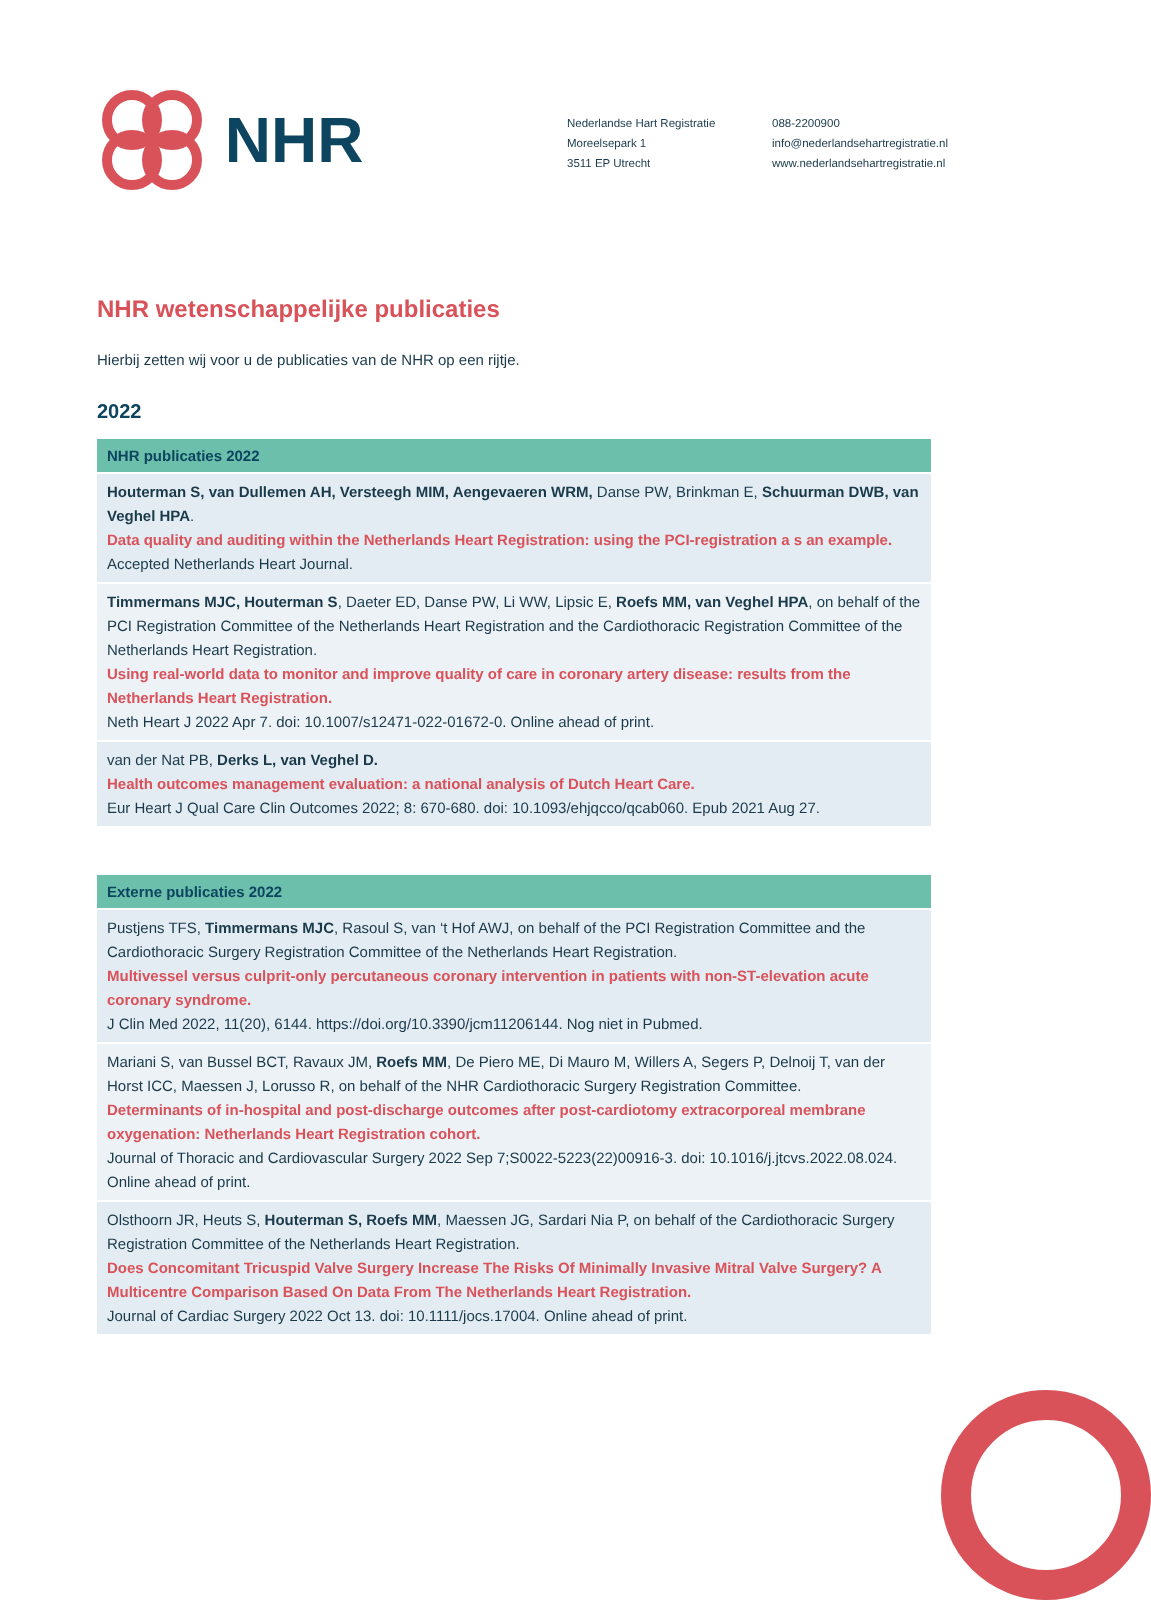NHR
Nederlandse Hart Registratie
Moreelsepark 1
3511 EP Utrecht
088-2200900
info@nederlandsehartregistratie.nl
www.nederlandsehartregistratie.nl
NHR wetenschappelijke publicaties
Hierbij zetten wij voor u de publicaties van de NHR op een rijtje.
2022
| NHR publicaties 2022 |
| --- |
| Houterman S, van Dullemen AH, Versteegh MIM, Aengevaeren WRM, Danse PW, Brinkman E, Schuurman DWB, van Veghel HPA . Data quality and auditing within the Netherlands Heart Registration: using the PCI-registration a s an example. Accepted Netherlands Heart Journal. |
| Timmermans MJC, Houterman S , Daeter ED, Danse PW, Li WW, Lipsic E, Roefs MM, van Veghel HPA , on behalf of the PCI Registration Committee of the Netherlands Heart Registration and the Cardiothoracic Registration Committee of the Netherlands Heart Registration. Using real-world data to monitor and improve quality of care in coronary artery disease: results from the Netherlands Heart Registration. Neth Heart J 2022 Apr 7. doi: 10.1007/s12471-022-01672-0. Online ahead of print. |
| van der Nat PB, Derks L, van Veghel D. Health outcomes management evaluation: a national analysis of Dutch Heart Care. Eur Heart J Qual Care Clin Outcomes 2022; 8: 670-680. doi: 10.1093/ehjqcco/qcab060. Epub 2021 Aug 27. |
| Externe publicaties 2022 |
| --- |
| Pustjens TFS, Timmermans MJC , Rasoul S, van ‘t Hof AWJ, on behalf of the PCI Registration Committee and the Cardiothoracic Surgery Registration Committee of the Netherlands Heart Registration. Multivessel versus culprit-only percutaneous coronary intervention in patients with non-ST-elevation acute coronary syndrome. J Clin Med 2022, 11(20), 6144. https://doi.org/10.3390/jcm11206144. Nog niet in Pubmed. |
| Mariani S, van Bussel BCT, Ravaux JM, Roefs MM , De Piero ME, Di Mauro M, Willers A, Segers P, Delnoij T, van der Horst ICC, Maessen J, Lorusso R, on behalf of the NHR Cardiothoracic Surgery Registration Committee. Determinants of in-hospital and post-discharge outcomes after post-cardiotomy extracorporeal membrane oxygenation: Netherlands Heart Registration cohort. Journal of Thoracic and Cardiovascular Surgery 2022 Sep 7;S0022-5223(22)00916-3. doi: 10.1016/j.jtcvs.2022.08.024. Online ahead of print. |
| Olsthoorn JR, Heuts S, Houterman S, Roefs MM , Maessen JG, Sardari Nia P, on behalf of the Cardiothoracic Surgery Registration Committee of the Netherlands Heart Registration. Does Concomitant Tricuspid Valve Surgery Increase The Risks Of Minimally Invasive Mitral Valve Surgery? A Multicentre Comparison Based On Data From The Netherlands Heart Registration. Journal of Cardiac Surgery 2022 Oct 13. doi: 10.1111/jocs.17004. Online ahead of print. |